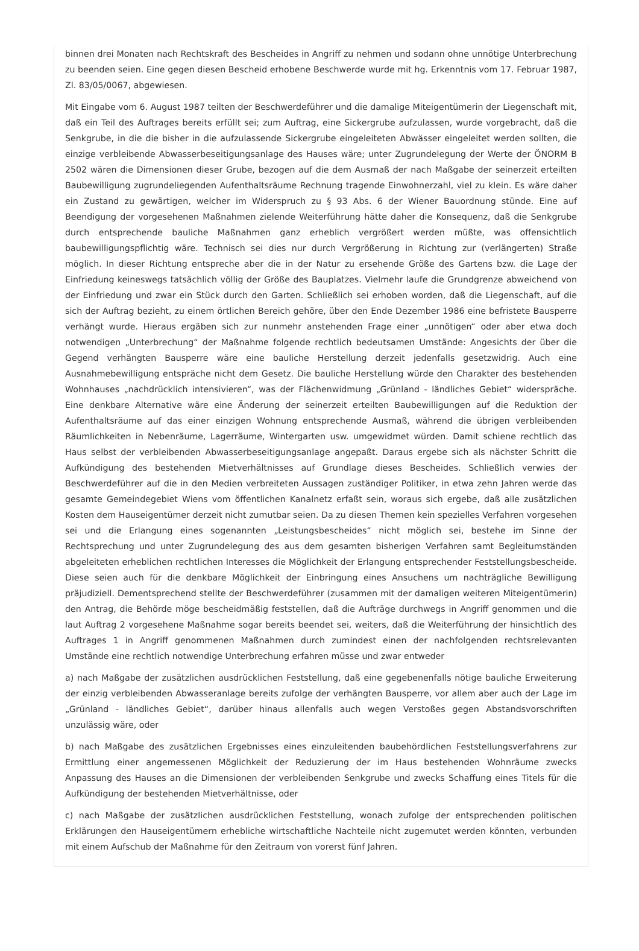binnen drei Monaten nach Rechtskraft des Bescheides in Angriff zu nehmen und sodann ohne unnötige Unterbrechung zu beenden seien. Eine gegen diesen Bescheid erhobene Beschwerde wurde mit hg. Erkenntnis vom 17. Februar 1987, Zl. 83/05/0067, abgewiesen.
Mit Eingabe vom 6. August 1987 teilten der Beschwerdeführer und die damalige Miteigentümerin der Liegenschaft mit, daß ein Teil des Auftrages bereits erfüllt sei; zum Auftrag, eine Sickergrube aufzulassen, wurde vorgebracht, daß die Senkgrube, in die die bisher in die aufzulassende Sickergrube eingeleiteten Abwässer eingeleitet werden sollten, die einzige verbleibende Abwasserbeseitigungsanlage des Hauses wäre; unter Zugrundelegung der Werte der ÖNORM B 2502 wären die Dimensionen dieser Grube, bezogen auf die dem Ausmaß der nach Maßgabe der seinerzeit erteilten Baubewilligung zugrundeliegenden Aufenthaltsräume Rechnung tragende Einwohnerzahl, viel zu klein. Es wäre daher ein Zustand zu gewärtigen, welcher im Widerspruch zu § 93 Abs. 6 der Wiener Bauordnung stünde. Eine auf Beendigung der vorgesehenen Maßnahmen zielende Weiterführung hätte daher die Konsequenz, daß die Senkgrube durch entsprechende bauliche Maßnahmen ganz erheblich vergrößert werden müßte, was offensichtlich baubewilligungspflichtig wäre. Technisch sei dies nur durch Vergrößerung in Richtung zur (verlängerten) Straße möglich. In dieser Richtung entspreche aber die in der Natur zu ersehende Größe des Gartens bzw. die Lage der Einfriedung keineswegs tatsächlich völlig der Größe des Bauplatzes. Vielmehr laufe die Grundgrenze abweichend von der Einfriedung und zwar ein Stück durch den Garten. Schließlich sei erhoben worden, daß die Liegenschaft, auf die sich der Auftrag bezieht, zu einem örtlichen Bereich gehöre, über den Ende Dezember 1986 eine befristete Bausperre verhängt wurde. Hieraus ergäben sich zur nunmehr anstehenden Frage einer „unnötigen“ oder aber etwa doch notwendigen „Unterbrechung“ der Maßnahme folgende rechtlich bedeutsamen Umstände: Angesichts der über die Gegend verhängten Bausperre wäre eine bauliche Herstellung derzeit jedenfalls gesetzwidrig. Auch eine Ausnahmebewilligung entspräche nicht dem Gesetz. Die bauliche Herstellung würde den Charakter des bestehenden Wohnhauses „nachdrücklich intensivieren“, was der Flächenwidmung „Grünland - ländliches Gebiet“ widerspräche. Eine denkbare Alternative wäre eine Änderung der seinerzeit erteilten Baubewilligungen auf die Reduktion der Aufenthaltsräume auf das einer einzigen Wohnung entsprechende Ausmaß, während die übrigen verbleibenden Räumlichkeiten in Nebenräume, Lagerräume, Wintergarten usw. umgewidmet würden. Damit schiene rechtlich das Haus selbst der verbleibenden Abwasserbeseitigungsanlage angepaßt. Daraus ergebe sich als nächster Schritt die Aufkündigung des bestehenden Mietverhältnisses auf Grundlage dieses Bescheides. Schließlich verwies der Beschwerdeführer auf die in den Medien verbreiteten Aussagen zuständiger Politiker, in etwa zehn Jahren werde das gesamte Gemeindegebiet Wiens vom öffentlichen Kanalnetz erfaßt sein, woraus sich ergebe, daß alle zusätzlichen Kosten dem Hauseigentümer derzeit nicht zumutbar seien. Da zu diesen Themen kein spezielles Verfahren vorgesehen sei und die Erlangung eines sogenannten „Leistungsbescheides“ nicht möglich sei, bestehe im Sinne der Rechtsprechung und unter Zugrundelegung des aus dem gesamten bisherigen Verfahren samt Begleitumständen abgeleiteten erheblichen rechtlichen Interesses die Möglichkeit der Erlangung entsprechender Feststellungsbescheide. Diese seien auch für die denkbare Möglichkeit der Einbringung eines Ansuchens um nachträgliche Bewilligung präjudiziell. Dementsprechend stellte der Beschwerdeführer (zusammen mit der damaligen weiteren Miteigentümerin) den Antrag, die Behörde möge bescheidmäßig feststellen, daß die Aufträge durchwegs in Angriff genommen und die laut Auftrag 2 vorgesehene Maßnahme sogar bereits beendet sei, weiters, daß die Weiterführung der hinsichtlich des Auftrages 1 in Angriff genommenen Maßnahmen durch zumindest einen der nachfolgenden rechtsrelevanten Umstände eine rechtlich notwendige Unterbrechung erfahren müsse und zwar entweder
a) nach Maßgabe der zusätzlichen ausdrücklichen Feststellung, daß eine gegebenenfalls nötige bauliche Erweiterung der einzig verbleibenden Abwasseranlage bereits zufolge der verhängten Bausperre, vor allem aber auch der Lage im „Grünland - ländliches Gebiet“, darüber hinaus allenfalls auch wegen Verstoßes gegen Abstandsvorschriften unzulässig wäre, oder
b) nach Maßgabe des zusätzlichen Ergebnisses eines einzuleitenden baubehördlichen Feststellungsverfahrens zur Ermittlung einer angemessenen Möglichkeit der Reduzierung der im Haus bestehenden Wohnräume zwecks Anpassung des Hauses an die Dimensionen der verbleibenden Senkgrube und zwecks Schaffung eines Titels für die Aufkündigung der bestehenden Mietverhältnisse, oder
c) nach Maßgabe der zusätzlichen ausdrücklichen Feststellung, wonach zufolge der entsprechenden politischen Erklärungen den Hauseigentümern erhebliche wirtschaftliche Nachteile nicht zugemutet werden könnten, verbunden mit einem Aufschub der Maßnahme für den Zeitraum von vorerst fünf Jahren.